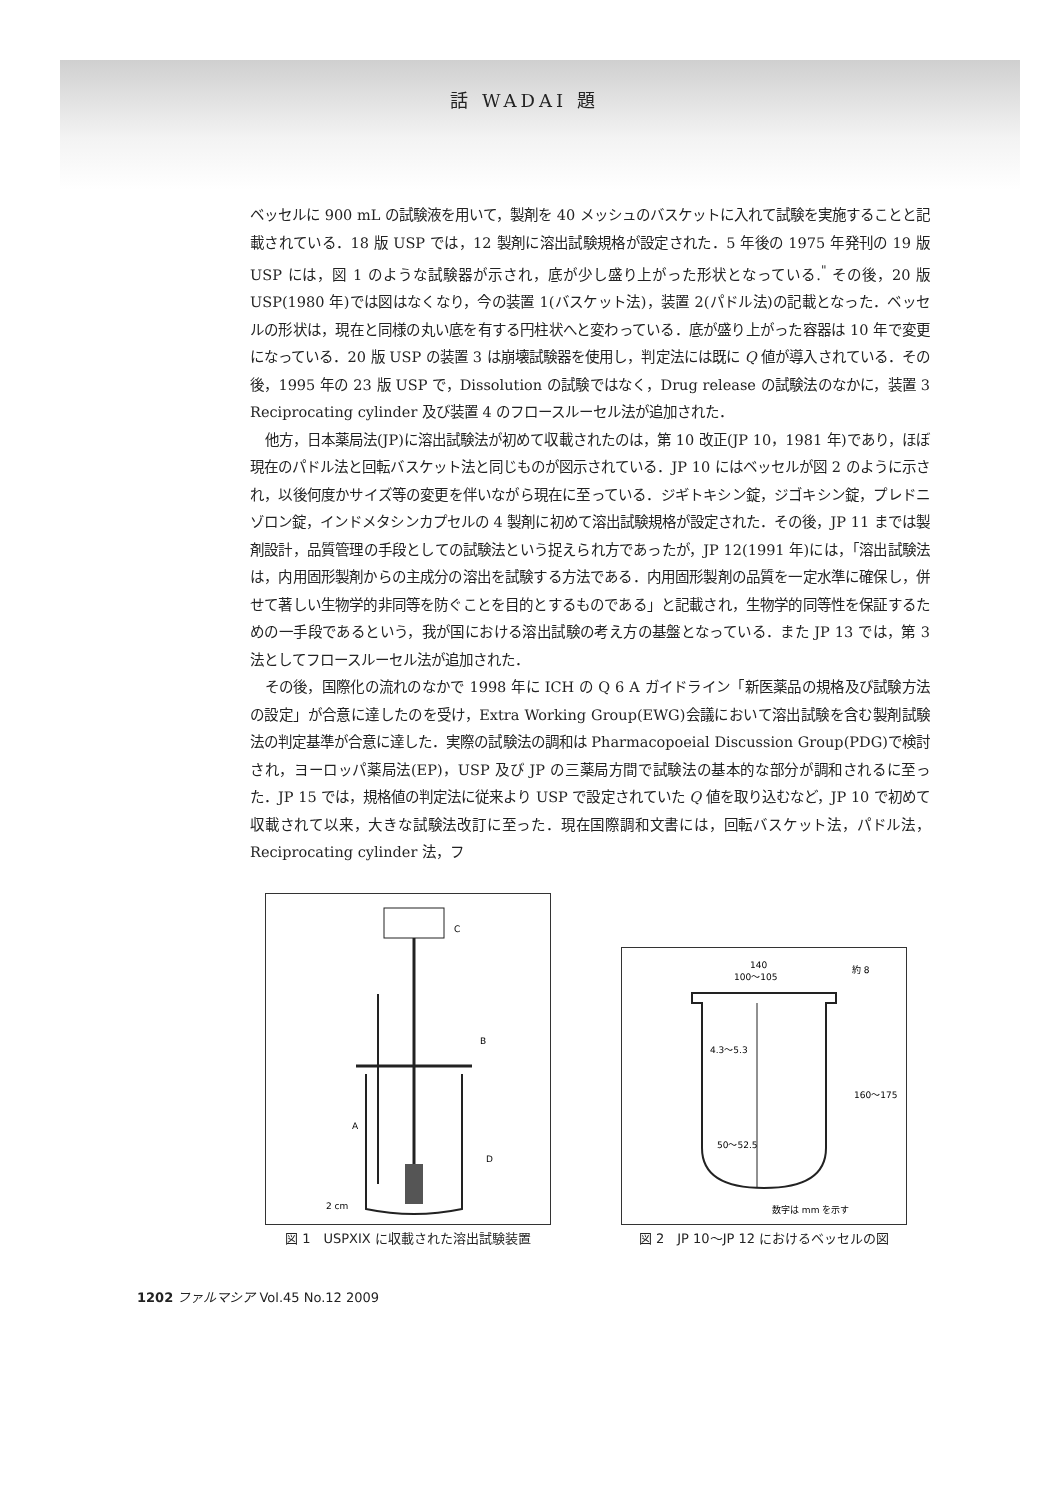話 WADAI 題
ベッセルに 900 mL の試験液を用いて，製剤を 40 メッシュのバスケットに入れて試験を実施することと記載されている．18 版 USP では，12 製剤に溶出試験規格が設定された．5 年後の 1975 年発刊の 19 版 USP には，図 1 のような試験器が示され，底が少し盛り上がった形状となっている.<sup>"</sup> その後，20 版 USP(1980 年)では図はなくなり，今の装置 1(バスケット法)，装置 2(パドル法)の記載となった．ベッセルの形状は，現在と同様の丸い底を有する円柱状へと変わっている．底が盛り上がった容器は 10 年で変更になっている．20 版 USP の装置 3 は崩壊試験器を使用し，判定法には既に Q 値が導入されている．その後，1995 年の 23 版 USP で，Dissolution の試験ではなく，Drug release の試験法のなかに，装置 3 Reciprocating cylinder 及び装置 4 のフロースルーセル法が追加された．
他方，日本薬局法(JP)に溶出試験法が初めて収載されたのは，第 10 改正(JP 10，1981 年)であり，ほぼ現在のパドル法と回転バスケット法と同じものが図示されている．JP 10 にはベッセルが図 2 のように示され，以後何度かサイズ等の変更を伴いながら現在に至っている．ジギトキシン錠，ジゴキシン錠，プレドニゾロン錠，インドメタシンカプセルの 4 製剤に初めて溶出試験規格が設定された．その後，JP 11 までは製剤設計，品質管理の手段としての試験法という捉えられ方であったが，JP 12(1991 年)には，「溶出試験法は，内用固形製剤からの主成分の溶出を試験する方法である．内用固形製剤の品質を一定水準に確保し，併せて著しい生物学的非同等を防ぐことを目的とするものである」と記載され，生物学的同等性を保証するための一手段であるという，我が国における溶出試験の考え方の基盤となっている．また JP 13 では，第 3 法としてフロースルーセル法が追加された．
その後，国際化の流れのなかで 1998 年に ICH の Q 6 A ガイドライン「新医薬品の規格及び試験方法の設定」が合意に達したのを受け，Extra Working Group(EWG)会議において溶出試験を含む製剤試験法の判定基準が合意に達した．実際の試験法の調和は Pharmacopoeial Discussion Group(PDG)で検討され，ヨーロッパ薬局法(EP)，USP 及び JP の三薬局方間で試験法の基本的な部分が調和されるに至った．JP 15 では，規格値の判定法に従来より USP で設定されていた Q 値を取り込むなど，JP 10 で初めて収載されて以来，大きな試験法改訂に至った．現在国際調和文書には，回転バスケット法，パドル法，Reciprocating cylinder 法，フ
C
B
A
D
2 cm
図 1　USPXIX に収載された溶出試験装置
140
100〜105
約 8
4.3〜5.3
160〜175
50〜52.5
数字は mm を示す
図 2　JP 10〜JP 12 におけるベッセルの図
1202 ファルマシア Vol.45 No.12 2009